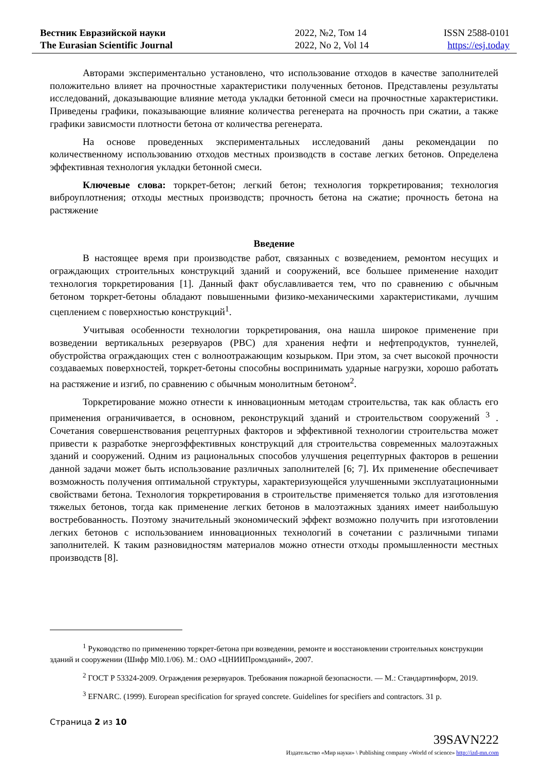Вестник Евразийской науки
The Eurasian Scientific Journal
2022, №2, Том 14
2022, No 2, Vol 14
ISSN 2588-0101
https://esj.today
Авторами экспериментально установлено, что использование отходов в качестве заполнителей положительно влияет на прочностные характеристики полученных бетонов. Представлены результаты исследований, доказывающие влияние метода укладки бетонной смеси на прочностные характеристики. Приведены графики, показывающие влияние количества регенерата на прочность при сжатии, а также графики зависмости плотности бетона от количества регенерата.
На основе проведенных экспериментальных исследований даны рекомендации по количественному использованию отходов местных производств в составе легких бетонов. Определена эффективная технология укладки бетонной смеси.
Ключевые слова: торкрет-бетон; легкий бетон; технология торкретирования; технология виброуплотнения; отходы местных производств; прочность бетона на сжатие; прочность бетона на растяжение
Введение
В настоящее время при производстве работ, связанных с возведением, ремонтом несущих и ограждающих строительных конструкций зданий и сооружений, все большее применение находит технология торкретирования [1]. Данный факт обуславливается тем, что по сравнению с обычным бетоном торкрет-бетоны обладают повышенными физико-механическими характеристиками, лучшим сцеплением с поверхностью конструкций<sup>1</sup>.
Учитывая особенности технологии торкретирования, она нашла широкое применение при возведении вертикальных резервуаров (РВС) для хранения нефти и нефтепродуктов, туннелей, обустройства ограждающих стен с волноотражающим козырьком. При этом, за счет высокой прочности создаваемых поверхностей, торкрет-бетоны способны воспринимать ударные нагрузки, хорошо работать на растяжение и изгиб, по сравнению с обычным монолитным бетоном<sup>2</sup>.
Торкретирование можно отнести к инновационным методам строительства, так как область его применения ограничивается, в основном, реконструкций зданий и строительством сооружений <sup>3</sup> . Сочетания совершенствования рецептурных факторов и эффективной технологии строительства может привести к разработке энергоэффективных конструкций для строительства современных малоэтажных зданий и сооружений. Одним из рациональных способов улучшения рецептурных факторов в решении данной задачи может быть использование различных заполнителей [6; 7]. Их применение обеспечивает возможность получения оптимальной структуры, характеризующейся улучшенными эксплуатационными свойствами бетона. Технология торкретирования в строительстве применяется только для изготовления тяжелых бетонов, тогда как применение легких бетонов в малоэтажных зданиях имеет наибольшую востребованность. Поэтому значительный экономический эффект возможно получить при изготовлении легких бетонов с использованием инновационных технологий в сочетании с различными типами заполнителей. К таким разновидностям материалов можно отнести отходы промышленности местных производств [8].
<sup>1</sup> Руководство по применению торкрет-бетона при возведении, ремонте и восстановлении строительных конструкции зданий и сооружении (Шифр Ml0.1/06). М.: ОАО «ЦНИИПромзданий», 2007.
<sup>2</sup> ГОСТ Р 53324-2009. Ограждения резервуаров. Требования пожарной безопасности. — М.: Стандартинформ, 2019.
<sup>3</sup> EFNARC. (1999). European specification for sprayed concrete. Guidelines for specifiers and contractors. 31 p.
Страница 2 из 10
39SAVN222
Издательство «Мир науки» \ Publishing company «World of science» http://izd-mn.com